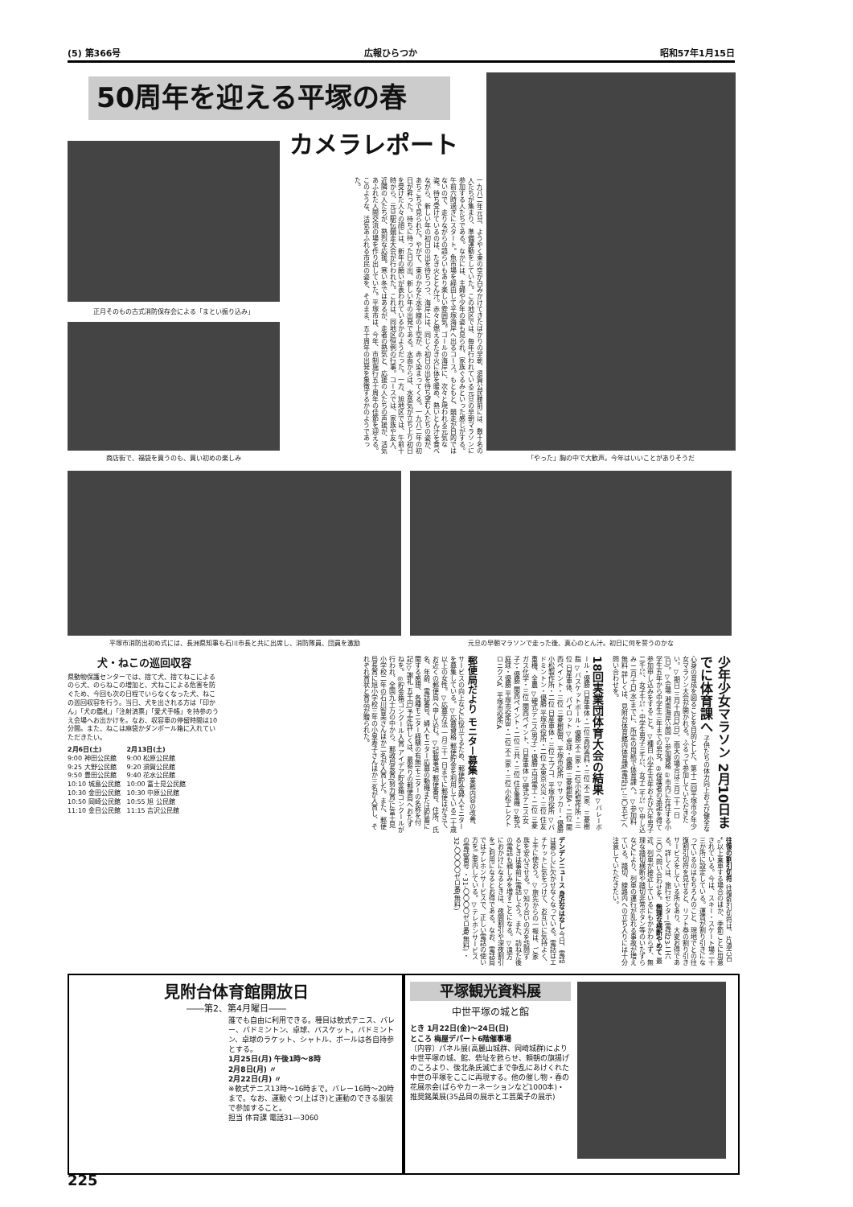(5) 第366号 広報ひらつか 昭和57年1月15日
50周年を迎える平塚の春
カメラレポート
正月そのもの古式消防保存会による「まとい振り込み」
商店街で、福袋を買うのも、買い初めの楽しみ
一九八二年元旦、ようやく東の空が白みかけてきたばかりの早朝、須賀公民館前には、数十名の人たちが集まり、準備運動をしていた。この地区では、毎年行われている元旦の早朝マラソンに参加する人たちである。なかには、主婦や少年の姿も見られ、家族ぐるみといった感じがする。午前六時過ぎにスタート。魚市場を経由して平塚海岸へ出るコース。もともと、競走が目的ではないので、走りながらの語らいもあり楽しい雰囲気。ゴールの海岸に、次々と現われる元気な姿。待ち受けているのは、たき火ととん汁。赤々と燃えるたき火に体を暖め、熱いとん汁を食べながら、新しい年の初日の出を待ちつつ、海岸には、同じく初日の出を待ち望む人たちの姿が、あちこちで見られた。やがて、東のかなた水平線の上空が、赤く染まってくる。一九八二年の初日が昇った。待ちに待った日の出、新しい年の出発である。水面からは、水蒸気が立ち上り初日を受けた人々の顔には、新年の願いが表われているかのようだった。一方、旭地区では、午前十時から、元旦駅伝競走大会が行われた。これは、同地区恒例の行事。コースでは、家族や友人、近隣の人たちが、熱烈な応援。寒い冬ではあるが、走者の熱気と、応援の人たちの声援が、活気あふれた人間交流の場を作り出していた。平塚市は、今年、市制施行五十周年の佳節を迎える。このような、活気あふれる市民の姿を、そのまま、五十周年の出発を象徴するかのようであった。
「やった」胸の中で大歓声。今年はいいことがありそうだ
平塚市消防出初め式には、長洲県知事も石川市長と共に出席し、消防隊員、団員を激励 元旦の早朝マラソンで走った後、真心のとん汁。初日に何を誓うのかな
犬・ねこの巡回収容
県動物保護センターでは、捨て犬、捨てねこによるのら犬、のらねこの増加と、犬ねこによる危害を防ぐため、今回も次の日程でいらなくなった犬、ねこの巡回収容を行う。当日、犬を出される方は「印かん」「犬の鑑札」「注射済票」「愛犬手帳」を持参のうえ会場へお出かけを。なお、収容車の停留時間は10分間。また、ねこは麻袋かダンボール箱に入れていただきたい。
2月6日(土)
9:00 神田公民館
9:25 大野公民館
9:50 豊田公民館
10:10 城島公民館
10:30 金田公民館
10:50 岡崎公民館
11:10 金目公民館
2月13日(土)
9:00 松原公民館
9:20 須賀公民館
9:40 花水公民館
10:00 富士見公民館
10:30 中原公民館
10:55 旭 公民館
11:15 吉沢公民館
少年少女マラソン 2月10日までに体育課へ 子供たちの体力向上および健全な心身の育成を図ることを目的とした、第十二回平塚市少年少女マラソン大会が開かれる。ふるって参加していただきたい。▽期日 三月十四日(日)、雨天の場合は三月二十一日(日)。▽会場 湘南海岸公園 ▽参加資格 ①市内に在住する小学生五年から中学生三年までの男女。②保護者の承諾を得て参加申し込みをすること。▽種目 小学生五年および六年男子二千㍍、女子千㍍・中学生男子三千㍍、女子二千㍍ ▽申し込み 二月十日(水)までに、所定の用紙で体育課へ。▽参加料 無料 詳しくは、見附台体育館内体育課(電話31-三〇五七)へ問い合わせを。
18回実業団体育大会の結果 ▽バレーボール・優勝 日産車体・二位 高砂香料・三位 不二家、三菱樹脂 ▽バスケットボール・優勝 不二家・二位小松製作所・三位 日産車体、パイロット ▽卓球・優勝 三菱樹脂A・二位 関西ペイント・三位 三菱樹脂B、平塚市役所 ▽サッカー・優勝 小松製作所・二位 日産車体・三位 エプコ、平塚市役所 ▽バドミントン・優勝 平塚市役所・二位 大東京火災・三位 住友重機、全農 ▽硬式テニス(男子)・優勝 古河電工・二位 三菱ガス化学・三位 関西ペイント、日産車体 ▽硬式テニス(女子)・優勝 関西ペイント・二位 三共・三位 住友重機 ▽軟式庭球・優勝 平塚市役所B・二位 不二家・三位 小松エレクトロニクスA、平塚市役所A
郵便局だより モニター募集 業務内容の改善、サービスの向上などに役立てるため、郵便貯金婦人モニターを募集している。▽応募資格 郵便貯金を利用している二十歳以上の女性。▽応募方法 一月三十一日までに郵便はがきで、お近くの郵便局へ申し込む。▽記載事項 郵便番号、住所、氏名、年齢、電話番号、婦人モニター応募の動機または貯蓄に関する感想、各種モニター経験の有無(モニターの名称を付記)▽謝礼 五千円(予定)詳しくは、最寄りの郵便局へおたずねを。◎貯金箱コンクール入賞 アイデア貯金箱コンクールが行われ、全国九十万の中から、郵政局長賞(努力賞)に富士見小学校二年の石川智美さんほか二名が入賞した。また、郵便局長賞に旭小学校三年の小泉寿子さんほか三名が入賞し、それぞれ賞状と賞品が贈られた。
往復の割引切符 往復割引切符は、片道六百㌔以上乗車する場合のほか、季節ごとに用意されている。今は、スキー・スケート場二十三か所に設定している。運賃が割り引きになっているのはもちろんのこと、現地でとの往復割引切符を見せると、リフト券の割り引きサービスをしている所もあり、大変お得である。詳しくは、旅行センター(電話23-二六三〇)へ問い合わせを。無理な横断やめて 最近、列車が接近しているにもかかわらず、無理な踏切横断や踏切非常ボタン等のいたずらなどにより、列車の運行が乱れる事故が増えている。踏切、線路内への立ち入りには十分注意していただきたい。
デンデンニュース 身近なはなし 今日、電話は暮らしに欠かせなくなっている。電話はエチケットに気をつけて、お互いに気持よく、上手に使おう。▽旅先からの一報は、ご家族を安心させる。▽知り合いの方を訪問するときは事前に電話しよう。また、訪ねた後の電話も親しみを増すことになる。▽遠方におかけになるときは、夜間割引や深夜割引をご利用になるとお得である。なお、電話局ではテレホンサービスで、正しい電話の使い方をご案内している。▽テレホンサービスの電話番号 ・31-〇〇〇〇ゼロ番(無料) ・32-〇〇〇〇ゼロ番(無料)
見附台体育館開放日
――第2、第4月曜日――
誰でも自由に利用できる。種目は軟式テニス、バレー、バドミントン、卓球、バスケット。バドミントン、卓球のラケット、シャトル、ボールは各自持参とする。
1月25日(月) 午後1時～8時
2月8日(月) 〃
2月22日(月) 〃
※軟式テニス13時～16時まで。バレー16時～20時まで。なお、運動ぐつ(上ばき)と運動のできる服装で参加すること。
担当 体育課 電話31―3060
平塚観光資料展
中世平塚の城と館
とき 1月22日(金)～24日(日)
ところ 梅屋デパート6階催事場
〔内容〕パネル展(高麗山城群、岡崎城群)により中世平塚の城、館、砦址を甦らせ、頼朝の旗揚げのころより、後北条氏滅亡まで争乱にあけくれた中世の平塚をここに再現する。他の催し物・春の花展示会(ばらやカーネーションなど1000本)・推奨銘菓展(35品目の展示と工芸菓子の展示)
225